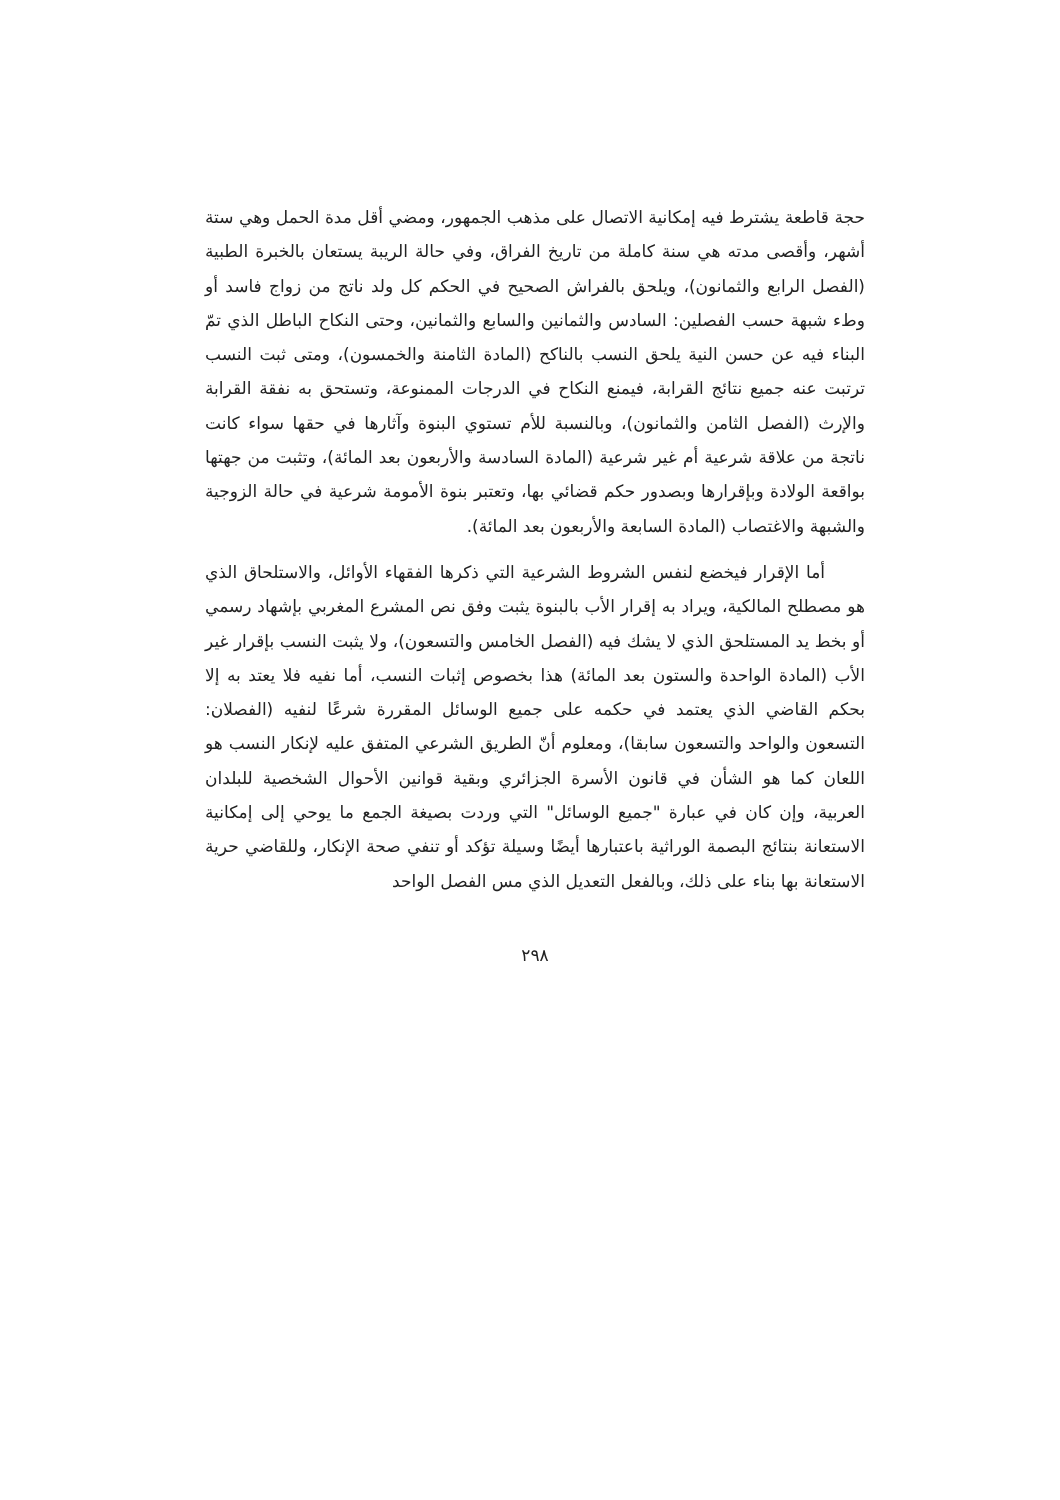حجة قاطعة يشترط فيه إمكانية الاتصال على مذهب الجمهور، ومضي أقل مدة الحمل وهي ستة أشهر، وأقصى مدته هي سنة كاملة من تاريخ الفراق، وفي حالة الريبة يستعان بالخبرة الطبية (الفصل الرابع والثمانون)، ويلحق بالفراش الصحيح في الحكم كل ولد ناتج من زواج فاسد أو وطء شبهة حسب الفصلين: السادس والثمانين والسابع والثمانين، وحتى النكاح الباطل الذي تمّ البناء فيه عن حسن النية يلحق النسب بالناكح (المادة الثامنة والخمسون)، ومتى ثبت النسب ترتبت عنه جميع نتائج القرابة، فيمنع النكاح في الدرجات الممنوعة، وتستحق به نفقة القرابة والإرث (الفصل الثامن والثمانون)، وبالنسبة للأم تستوي البنوة وآثارها في حقها سواء كانت ناتجة من علاقة شرعية أم غير شرعية (المادة السادسة والأربعون بعد المائة)، وتثبت من جهتها بواقعة الولادة وبإقرارها وبصدور حكم قضائي بها، وتعتبر بنوة الأمومة شرعية في حالة الزوجية والشبهة والاغتصاب (المادة السابعة والأربعون بعد المائة).
أما الإقرار فيخضع لنفس الشروط الشرعية التي ذكرها الفقهاء الأوائل، والاستلحاق الذي هو مصطلح المالكية، ويراد به إقرار الأب بالبنوة يثبت وفق نص المشرع المغربي بإشهاد رسمي أو بخط يد المستلحق الذي لا يشك فيه (الفصل الخامس والتسعون)، ولا يثبت النسب بإقرار غير الأب (المادة الواحدة والستون بعد المائة) هذا بخصوص إثبات النسب، أما نفيه فلا يعتد به إلا بحكم القاضي الذي يعتمد في حكمه على جميع الوسائل المقررة شرعًا لنفيه (الفصلان: التسعون والواحد والتسعون سابقا)، ومعلوم أنّ الطريق الشرعي المتفق عليه لإنكار النسب هو اللعان كما هو الشأن في قانون الأسرة الجزائري وبقية قوانين الأحوال الشخصية للبلدان العربية، وإن كان في عبارة "جميع الوسائل" التي وردت بصيغة الجمع ما يوحي إلى إمكانية الاستعانة بنتائج البصمة الوراثية باعتبارها أيضًا وسيلة تؤكد أو تنفي صحة الإنكار، وللقاضي حرية الاستعانة بها بناء على ذلك، وبالفعل التعديل الذي مس الفصل الواحد
٢٩٨